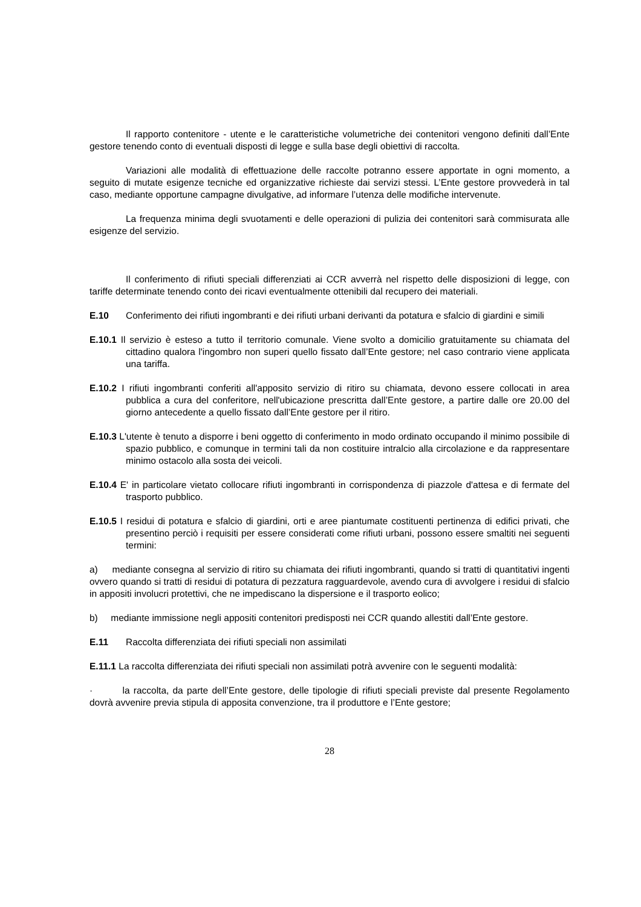Il rapporto contenitore - utente e le caratteristiche volumetriche dei contenitori vengono definiti dall’Ente gestore tenendo conto di eventuali disposti di legge e sulla base degli obiettivi di raccolta.
Variazioni alle modalità di effettuazione delle raccolte potranno essere apportate in ogni momento, a seguito di mutate esigenze tecniche ed organizzative richieste dai servizi stessi. L’Ente gestore provvederà in tal caso, mediante opportune campagne divulgative, ad informare l’utenza delle modifiche intervenute.
La frequenza minima degli svuotamenti e delle operazioni di pulizia dei contenitori sarà commisurata alle esigenze del servizio.
Il conferimento di rifiuti speciali differenziati ai CCR avverrà nel rispetto delle disposizioni di legge, con tariffe determinate tenendo conto dei ricavi eventualmente ottenibili dal recupero dei materiali.
E.10 Conferimento dei rifiuti ingombranti e dei rifiuti urbani derivanti da potatura e sfalcio di giardini e simili
E.10.1 Il servizio è esteso a tutto il territorio comunale. Viene svolto a domicilio gratuitamente su chiamata del cittadino qualora l'ingombro non superi quello fissato dall’Ente gestore; nel caso contrario viene applicata una tariffa.
E.10.2 I rifiuti ingombranti conferiti all'apposito servizio di ritiro su chiamata, devono essere collocati in area pubblica a cura del conferitore, nell'ubicazione prescritta dall’Ente gestore, a partire dalle ore 20.00 del giorno antecedente a quello fissato dall’Ente gestore per il ritiro.
E.10.3 L'utente è tenuto a disporre i beni oggetto di conferimento in modo ordinato occupando il minimo possibile di spazio pubblico, e comunque in termini tali da non costituire intralcio alla circolazione e da rappresentare minimo ostacolo alla sosta dei veicoli.
E.10.4 E' in particolare vietato collocare rifiuti ingombranti in corrispondenza di piazzole d'attesa e di fermate del trasporto pubblico.
E.10.5 I residui di potatura e sfalcio di giardini, orti e aree piantumate costituenti pertinenza di edifici privati, che presentino perciò i requisiti per essere considerati come rifiuti urbani, possono essere smaltiti nei seguenti termini:
a) mediante consegna al servizio di ritiro su chiamata dei rifiuti ingombranti, quando si tratti di quantitativi ingenti ovvero quando si tratti di residui di potatura di pezzatura ragguardevole, avendo cura di avvolgere i residui di sfalcio in appositi involucri protettivi, che ne impediscano la dispersione e il trasporto eolico;
b) mediante immissione negli appositi contenitori predisposti nei CCR quando allestiti dall’Ente gestore.
E.11 Raccolta differenziata dei rifiuti speciali non assimilati
E.11.1 La raccolta differenziata dei rifiuti speciali non assimilati potrà avvenire con le seguenti modalità:
· la raccolta, da parte dell’Ente gestore, delle tipologie di rifiuti speciali previste dal presente Regolamento dovrà avvenire previa stipula di apposita convenzione, tra il produttore e l’Ente gestore;
28